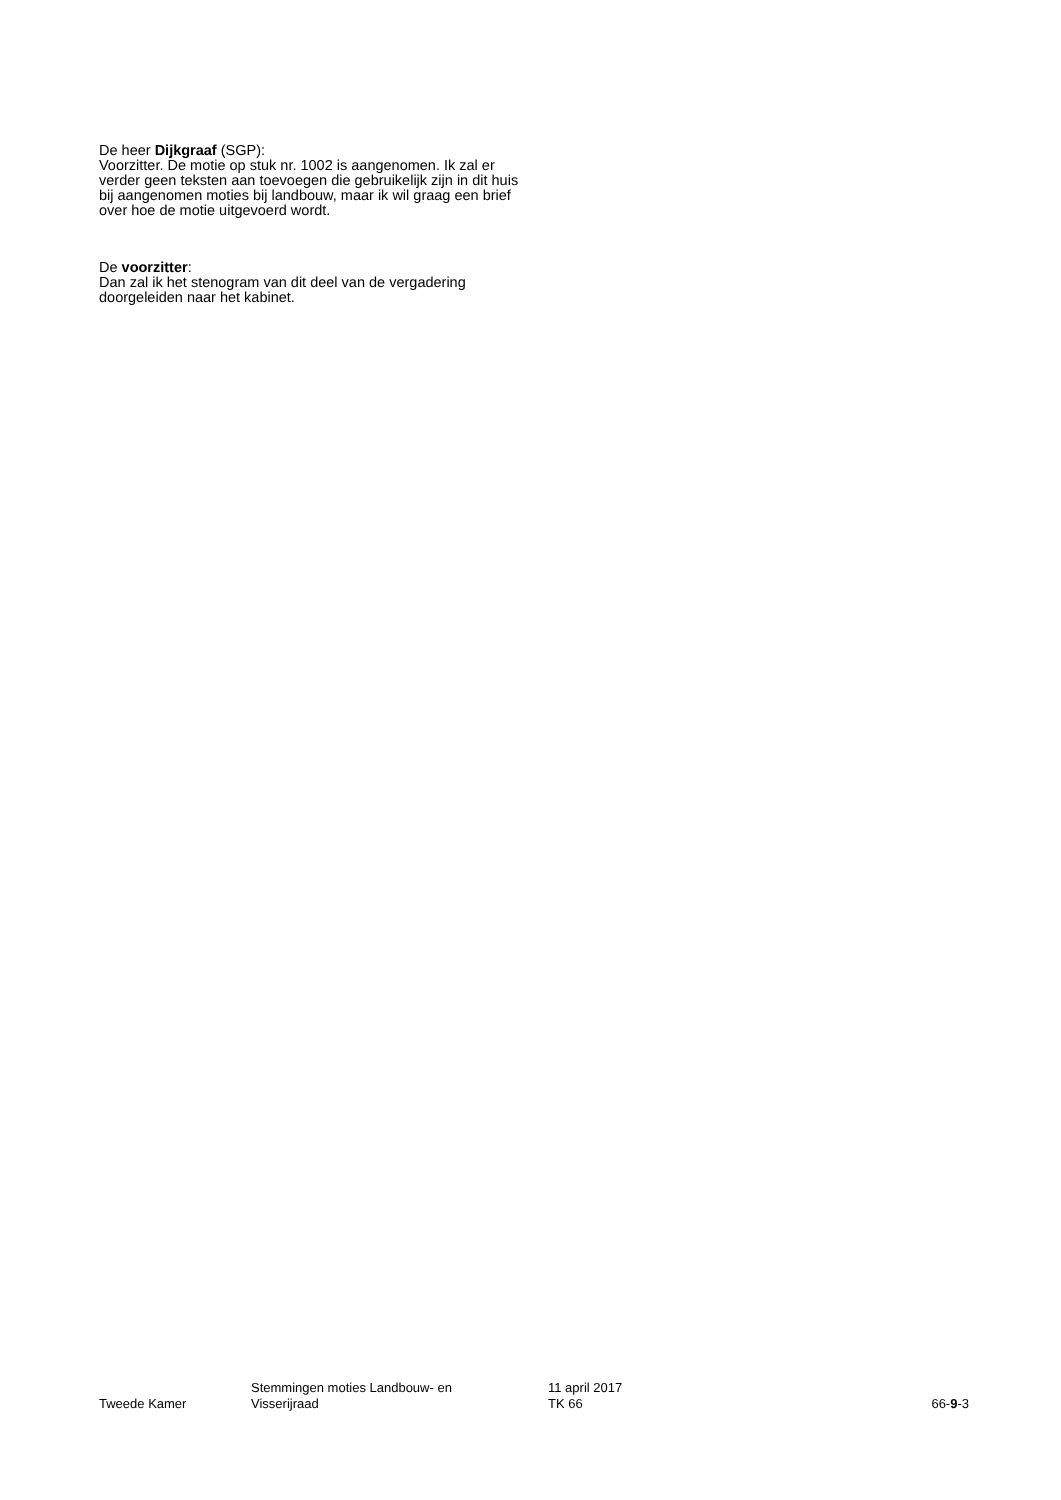De heer Dijkgraaf (SGP):
Voorzitter. De motie op stuk nr. 1002 is aangenomen. Ik zal er verder geen teksten aan toevoegen die gebruikelijk zijn in dit huis bij aangenomen moties bij landbouw, maar ik wil graag een brief over hoe de motie uitgevoerd wordt.
De voorzitter:
Dan zal ik het stenogram van dit deel van de vergadering doorgeleiden naar het kabinet.
Tweede Kamer
Stemmingen moties Landbouw- en
Visserijraad
11 april 2017
TK 66
66-9-3